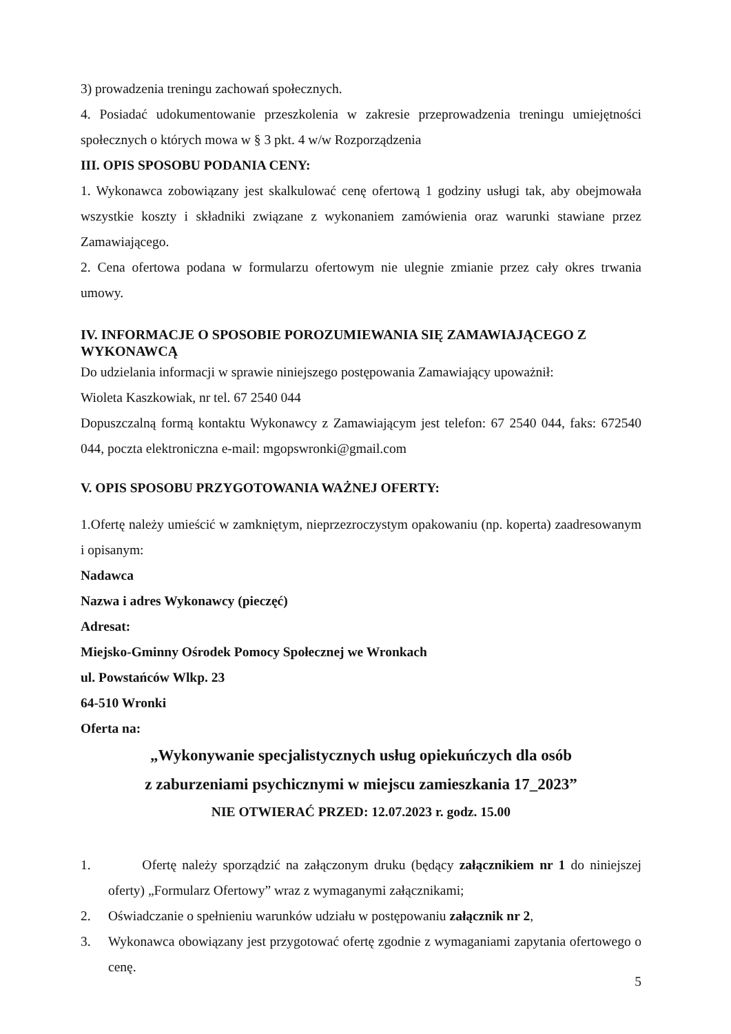3) prowadzenia treningu zachowań społecznych.
4. Posiadać udokumentowanie przeszkolenia w zakresie przeprowadzenia treningu umiejętności społecznych o których mowa w § 3 pkt. 4 w/w Rozporządzenia
III. OPIS SPOSOBU PODANIA CENY:
1. Wykonawca zobowiązany jest skalkulować cenę ofertową 1 godziny usługi tak, aby obejmowała wszystkie koszty i składniki związane z wykonaniem zamówienia oraz warunki stawiane przez Zamawiającego.
2. Cena ofertowa podana w formularzu ofertowym nie ulegnie zmianie przez cały okres trwania umowy.
IV. INFORMACJE O SPOSOBIE POROZUMIEWANIA SIĘ ZAMAWIAJĄCEGO Z WYKONAWCĄ
Do udzielania informacji w sprawie niniejszego postępowania Zamawiający upoważnił:
Wioleta Kaszkowiak, nr tel. 67 2540 044
Dopuszczalną formą kontaktu Wykonawcy z Zamawiającym jest telefon: 67 2540 044, faks: 672540 044, poczta elektroniczna e-mail: mgopswronki@gmail.com
V. OPIS SPOSOBU PRZYGOTOWANIA WAŻNEJ OFERTY:
1.Ofertę należy umieścić w zamkniętym, nieprzezroczystym opakowaniu (np. koperta) zaadresowanym i opisanym:
Nadawca
Nazwa i adres Wykonawcy (pieczęć)
Adresat:
Miejsko-Gminny Ośrodek Pomocy Społecznej we Wronkach
ul. Powstańców Wlkp. 23
64-510 Wronki
Oferta na:
„Wykonywanie specjalistycznych usług opiekuńczych dla osób
z zaburzeniami psychicznymi w miejscu zamieszkania 17_2023”
NIE OTWIERAĆ PRZED: 12.07.2023 r. godz. 15.00
1. Ofertę należy sporządzić na załączonym druku (będący załącznikiem nr 1 do niniejszej oferty) „Formularz Ofertowy” wraz z wymaganymi załącznikami;
2. Oświadczanie o spełnieniu warunków udziału w postępowaniu załącznik nr 2,
3. Wykonawca obowiązany jest przygotować ofertę zgodnie z wymaganiami zapytania ofertowego o cenę.
5